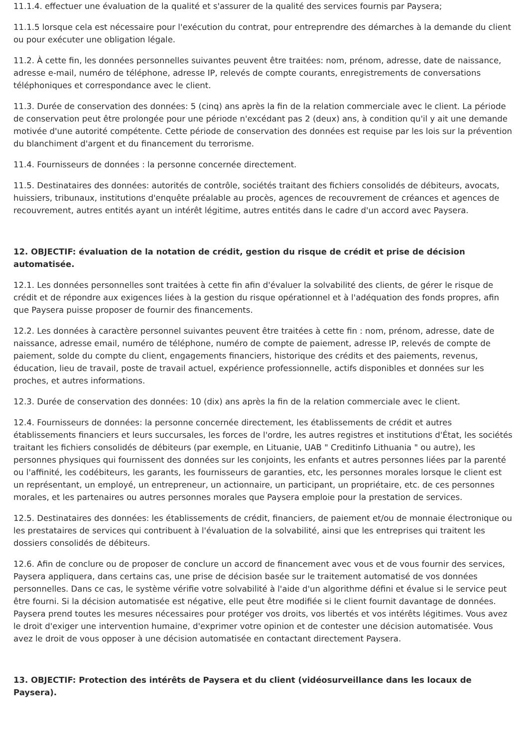11.1.4. effectuer une évaluation de la qualité et s'assurer de la qualité des services fournis par Paysera;
11.1.5 lorsque cela est nécessaire pour l'exécution du contrat, pour entreprendre des démarches à la demande du client ou pour exécuter une obligation légale.
11.2. À cette fin, les données personnelles suivantes peuvent être traitées: nom, prénom, adresse, date de naissance, adresse e-mail, numéro de téléphone, adresse IP, relevés de compte courants, enregistrements de conversations téléphoniques et correspondance avec le client.
11.3. Durée de conservation des données: 5 (cinq) ans après la fin de la relation commerciale avec le client. La période de conservation peut être prolongée pour une période n'excédant pas 2 (deux) ans, à condition qu'il y ait une demande motivée d'une autorité compétente. Cette période de conservation des données est requise par les lois sur la prévention du blanchiment d'argent et du financement du terrorisme.
11.4. Fournisseurs de données : la personne concernée directement.
11.5. Destinataires des données: autorités de contrôle, sociétés traitant des fichiers consolidés de débiteurs, avocats, huissiers, tribunaux, institutions d'enquête préalable au procès, agences de recouvrement de créances et agences de recouvrement, autres entités ayant un intérêt légitime, autres entités dans le cadre d'un accord avec Paysera.
12. OBJECTIF: évaluation de la notation de crédit, gestion du risque de crédit et prise de décision automatisée.
12.1. Les données personnelles sont traitées à cette fin afin d'évaluer la solvabilité des clients, de gérer le risque de crédit et de répondre aux exigences liées à la gestion du risque opérationnel et à l'adéquation des fonds propres, afin que Paysera puisse proposer de fournir des financements.
12.2. Les données à caractère personnel suivantes peuvent être traitées à cette fin : nom, prénom, adresse, date de naissance, adresse email, numéro de téléphone, numéro de compte de paiement, adresse IP, relevés de compte de paiement, solde du compte du client, engagements financiers, historique des crédits et des paiements, revenus, éducation, lieu de travail, poste de travail actuel, expérience professionnelle, actifs disponibles et données sur les proches, et autres informations.
12.3. Durée de conservation des données: 10 (dix) ans après la fin de la relation commerciale avec le client.
12.4. Fournisseurs de données: la personne concernée directement, les établissements de crédit et autres établissements financiers et leurs succursales, les forces de l'ordre, les autres registres et institutions d'État, les sociétés traitant les fichiers consolidés de débiteurs (par exemple, en Lituanie, UAB " Creditinfo Lithuania " ou autre), les personnes physiques qui fournissent des données sur les conjoints, les enfants et autres personnes liées par la parenté ou l'affinité, les codébiteurs, les garants, les fournisseurs de garanties, etc, les personnes morales lorsque le client est un représentant, un employé, un entrepreneur, un actionnaire, un participant, un propriétaire, etc. de ces personnes morales, et les partenaires ou autres personnes morales que Paysera emploie pour la prestation de services.
12.5. Destinataires des données: les établissements de crédit, financiers, de paiement et/ou de monnaie électronique ou les prestataires de services qui contribuent à l'évaluation de la solvabilité, ainsi que les entreprises qui traitent les dossiers consolidés de débiteurs.
12.6. Afin de conclure ou de proposer de conclure un accord de financement avec vous et de vous fournir des services, Paysera appliquera, dans certains cas, une prise de décision basée sur le traitement automatisé de vos données personnelles. Dans ce cas, le système vérifie votre solvabilité à l'aide d'un algorithme défini et évalue si le service peut être fourni. Si la décision automatisée est négative, elle peut être modifiée si le client fournit davantage de données. Paysera prend toutes les mesures nécessaires pour protéger vos droits, vos libertés et vos intérêts légitimes. Vous avez le droit d'exiger une intervention humaine, d'exprimer votre opinion et de contester une décision automatisée. Vous avez le droit de vous opposer à une décision automatisée en contactant directement Paysera.
13. OBJECTIF: Protection des intérêts de Paysera et du client (vidéosurveillance dans les locaux de Paysera).